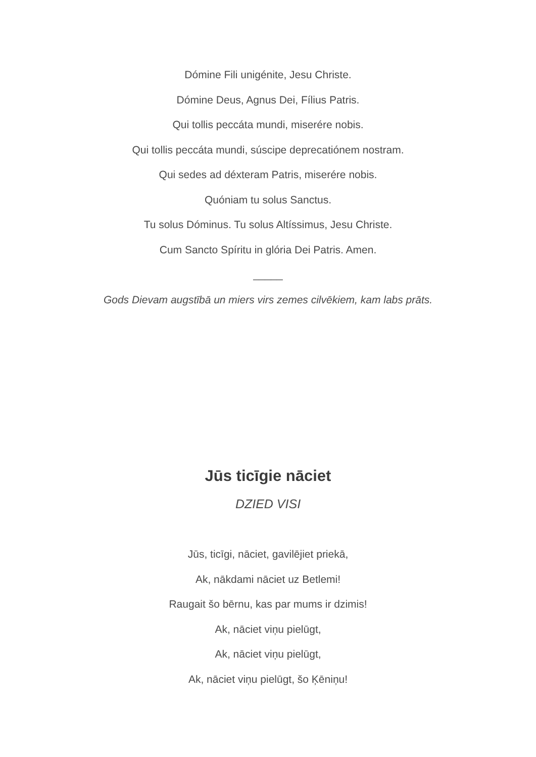Dómine Fili unigénite, Jesu Christe.
Dómine Deus, Agnus Dei, Fílius Patris.
Qui tollis peccáta mundi, miserére nobis.
Qui tollis peccáta mundi, súscipe deprecatiónem nostram.
Qui sedes ad déxteram Patris, miserére nobis.
Quóniam tu solus Sanctus.
Tu solus Dóminus. Tu solus Altíssimus, Jesu Christe.
Cum Sancto Spíritu in glória Dei Patris. Amen.
_____
Gods Dievam augstībā un miers virs zemes cilvēkiem, kam labs prāts.
Jūs ticīgie nāciet
DZIED VISI
Jūs, ticīgi, nāciet, gavilējiet priekā,
Ak, nākdami nāciet uz Betlemi!
Raugait šo bērnu, kas par mums ir dzimis!
Ak, nāciet viņu pielūgt,
Ak, nāciet viņu pielūgt,
Ak, nāciet viņu pielūgt, šo Ķēniņu!